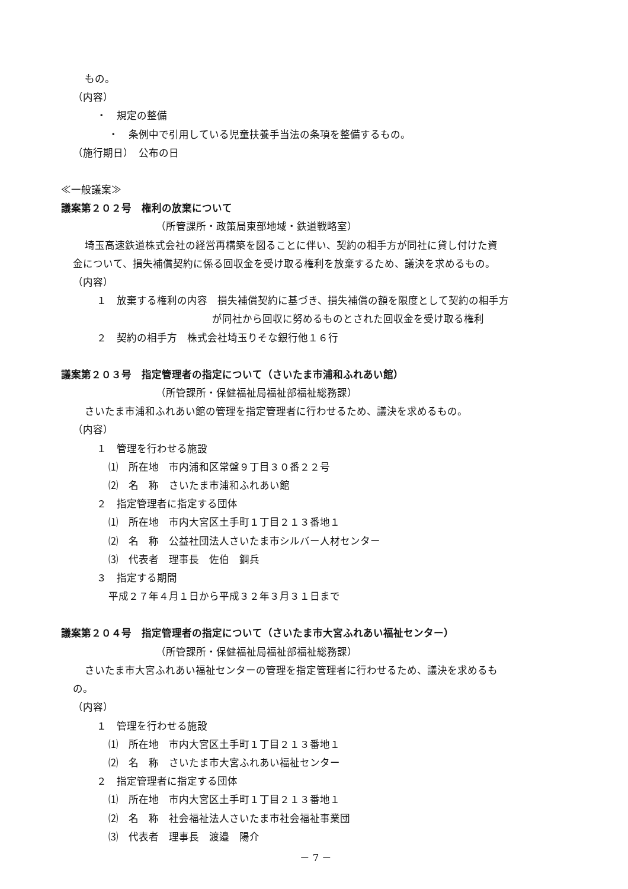もの。
（内容）
・　規定の整備
・　条例中で引用している児童扶養手当法の条項を整備するもの。
（施行期日）　公布の日
≪一般議案≫
議案第２０２号　権利の放棄について
（所管課所・政策局東部地域・鉄道戦略室）
埼玉高速鉄道株式会社の経営再構築を図ることに伴い、契約の相手方が同社に貸し付けた資
金について、損失補償契約に係る回収金を受け取る権利を放棄するため、議決を求めるもの。
（内容）
１　放棄する権利の内容　損失補償契約に基づき、損失補償の額を限度として契約の相手方
が同社から回収に努めるものとされた回収金を受け取る権利
２　契約の相手方　株式会社埼玉りそな銀行他１６行
議案第２０３号　指定管理者の指定について（さいたま市浦和ふれあい館）
（所管課所・保健福祉局福祉部福祉総務課）
さいたま市浦和ふれあい館の管理を指定管理者に行わせるため、議決を求めるもの。
（内容）
１　管理を行わせる施設
⑴　所在地　市内浦和区常盤９丁目３０番２２号
⑵　名　称　さいたま市浦和ふれあい館
２　指定管理者に指定する団体
⑴　所在地　市内大宮区土手町１丁目２１３番地１
⑵　名　称　公益社団法人さいたま市シルバー人材センター
⑶　代表者　理事長　佐伯　鋼兵
３　指定する期間
平成２７年４月１日から平成３２年３月３１日まで
議案第２０４号　指定管理者の指定について（さいたま市大宮ふれあい福祉センター）
（所管課所・保健福祉局福祉部福祉総務課）
さいたま市大宮ふれあい福祉センターの管理を指定管理者に行わせるため、議決を求めるも
の。
（内容）
１　管理を行わせる施設
⑴　所在地　市内大宮区土手町１丁目２１３番地１
⑵　名　称　さいたま市大宮ふれあい福祉センター
２　指定管理者に指定する団体
⑴　所在地　市内大宮区土手町１丁目２１３番地１
⑵　名　称　社会福祉法人さいたま市社会福祉事業団
⑶　代表者　理事長　渡邉　陽介
－ 7 －